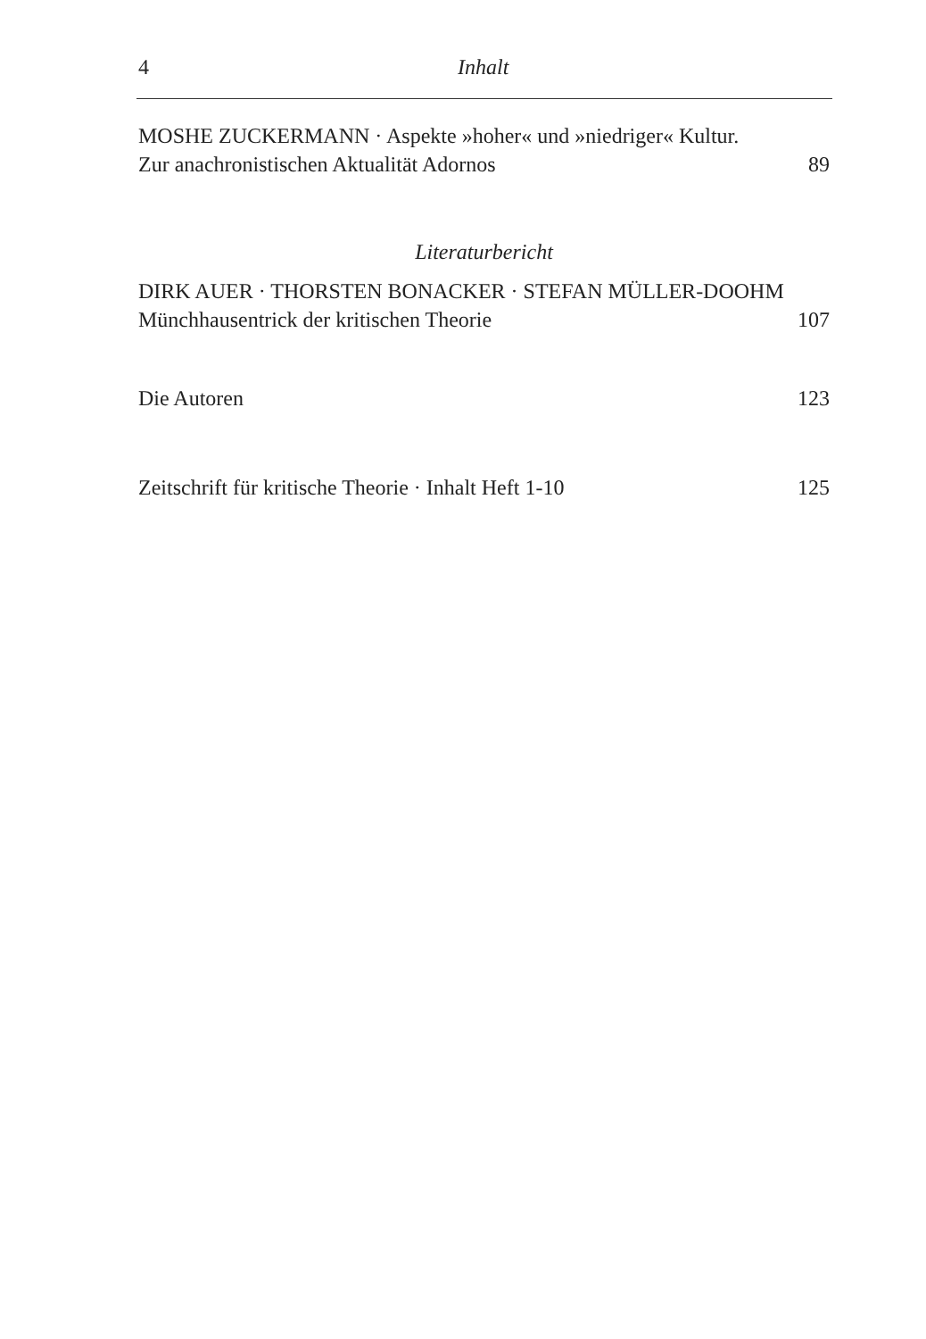4 Inhalt
MOSHE ZUCKERMANN · Aspekte »hoher« und »niedriger« Kultur.
Zur anachronistischen Aktualität Adornos 89
Literaturbericht
DIRK AUER · THORSTEN BONACKER · STEFAN MÜLLER-DOOHM
Münchhausentrick der kritischen Theorie 107
Die Autoren 123
Zeitschrift für kritische Theorie · Inhalt Heft 1-10 125